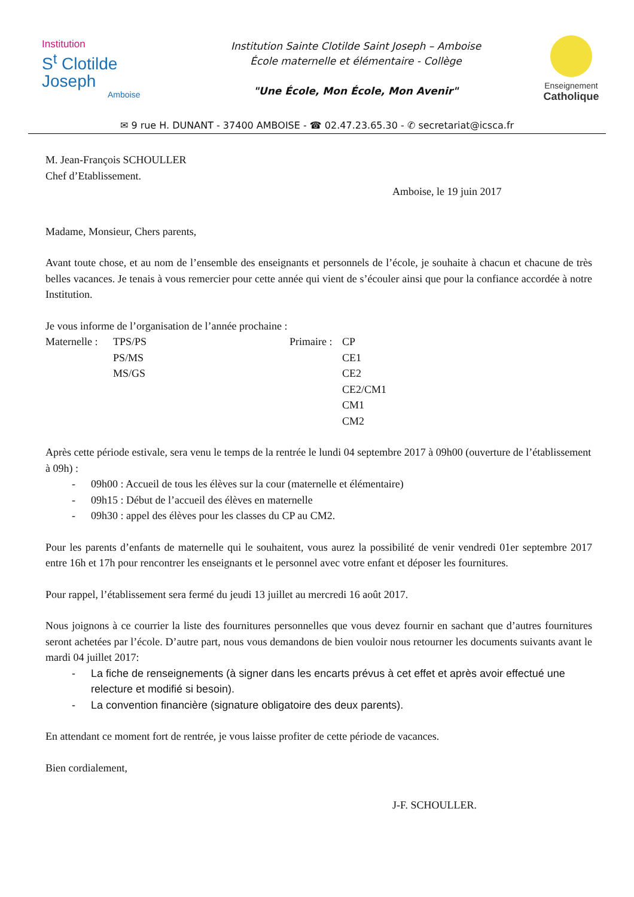Institution
S<sup>t</sup> Clotilde
Joseph
Amboise
Institution Sainte Clotilde Saint Joseph – Amboise
École maternelle et élémentaire - Collège
"Une École, Mon École, Mon Avenir"
Enseignement
Catholique
✉ 9 rue H. DUNANT - 37400 AMBOISE - ☎ 02.47.23.65.30 - ✆ secretariat@icsca.fr
M. Jean-François SCHOULLER
Chef d’Etablissement.
Amboise, le 19 juin 2017
Madame, Monsieur, Chers parents,
Avant toute chose, et au nom de l’ensemble des enseignants et personnels de l’école, je souhaite à chacun et chacune de très belles vacances. Je tenais à vous remercier pour cette année qui vient de s’écouler ainsi que pour la confiance accordée à notre Institution.
Je vous informe de l’organisation de l’année prochaine :
Maternelle :
TPS/PS
Primaire :
CP
PS/MS
CE1
MS/GS
CE2
CE2/CM1
CM1
CM2
Après cette période estivale, sera venu le temps de la rentrée le lundi 04 septembre 2017 à 09h00 (ouverture de l’établissement à 09h) :
- 09h00 : Accueil de tous les élèves sur la cour (maternelle et élémentaire)
- 09h15 : Début de l’accueil des élèves en maternelle
- 09h30 : appel des élèves pour les classes du CP au CM2.
Pour les parents d’enfants de maternelle qui le souhaitent, vous aurez la possibilité de venir vendredi 01er septembre 2017 entre 16h et 17h pour rencontrer les enseignants et le personnel avec votre enfant et déposer les fournitures.
Pour rappel, l’établissement sera fermé du jeudi 13 juillet au mercredi 16 août 2017.
Nous joignons à ce courrier la liste des fournitures personnelles que vous devez fournir en sachant que d’autres fournitures seront achetées par l’école. D’autre part, nous vous demandons de bien vouloir nous retourner les documents suivants avant le mardi 04 juillet 2017:
- La fiche de renseignements (à signer dans les encarts prévus à cet effet et après avoir effectué une relecture et modifié si besoin).
- La convention financière (signature obligatoire des deux parents).
En attendant ce moment fort de rentrée, je vous laisse profiter de cette période de vacances.
Bien cordialement,
J-F. SCHOULLER.